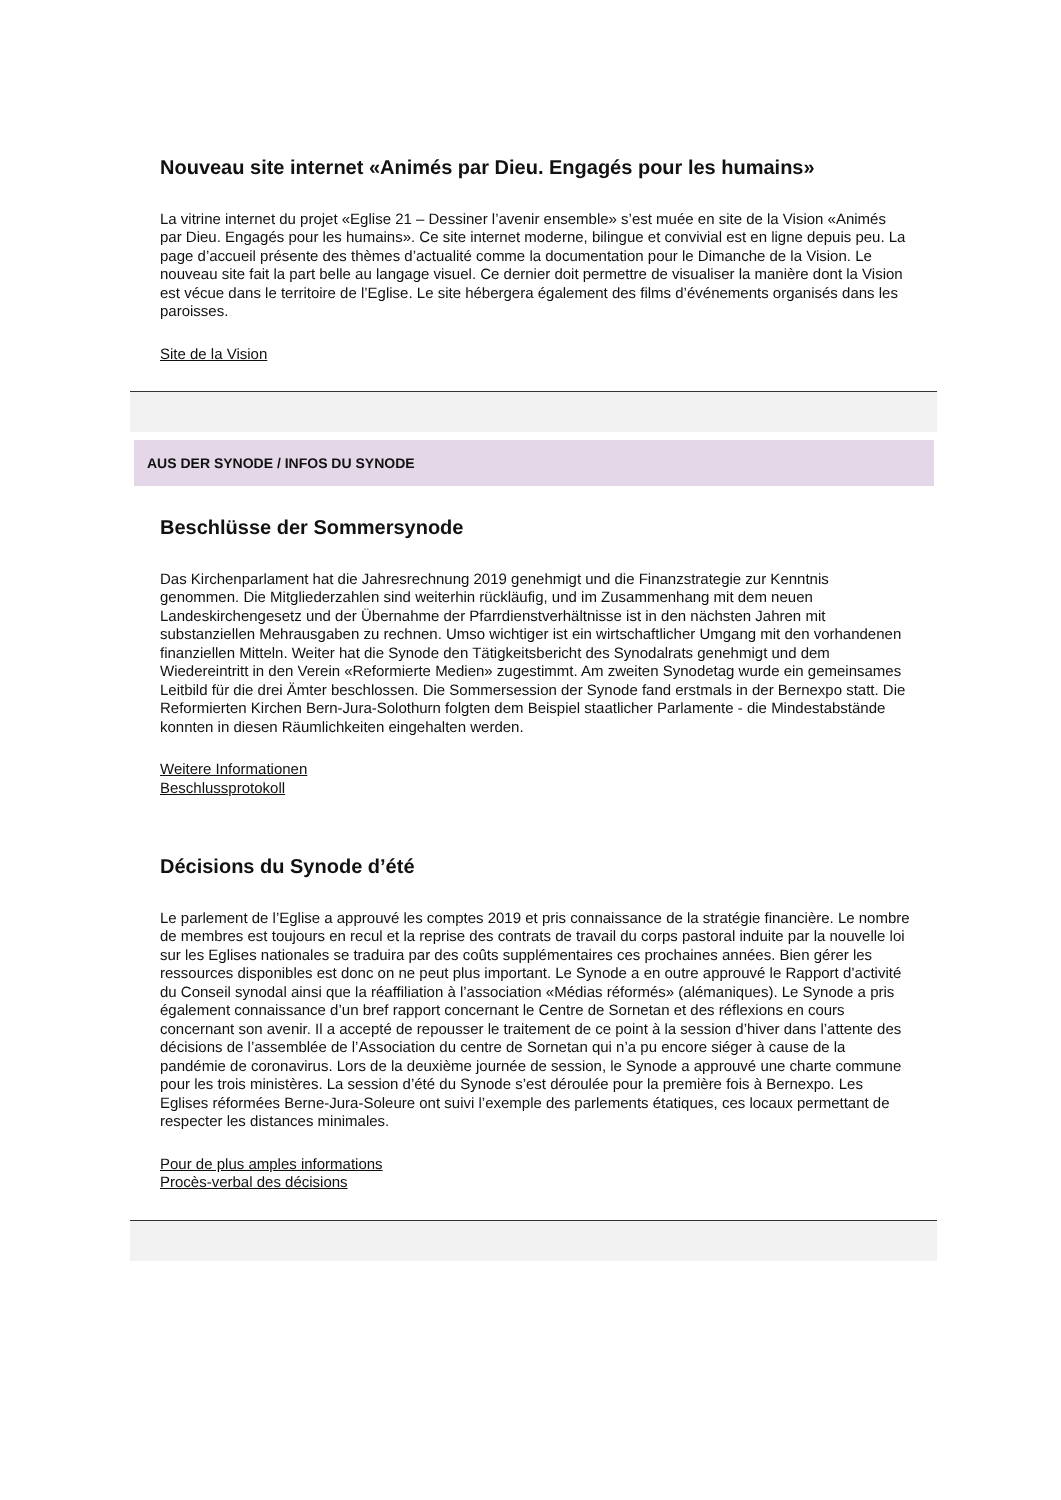Nouveau site internet «Animés par Dieu. Engagés pour les humains»
La vitrine internet du projet «Eglise 21 – Dessiner l’avenir ensemble» s’est muée en site de la Vision «Animés par Dieu. Engagés pour les humains». Ce site internet moderne, bilingue et convivial est en ligne depuis peu. La page d’accueil présente des thèmes d’actualité comme la documentation pour le Dimanche de la Vision. Le nouveau site fait la part belle au langage visuel. Ce dernier doit permettre de visualiser la manière dont la Vision est vécue dans le territoire de l’Eglise. Le site hébergera également des films d’événements organisés dans les paroisses.
Site de la Vision
AUS DER SYNODE / INFOS DU SYNODE
Beschlüsse der Sommersynode
Das Kirchenparlament hat die Jahresrechnung 2019 genehmigt und die Finanzstrategie zur Kenntnis genommen. Die Mitgliederzahlen sind weiterhin rückläufig, und im Zusammenhang mit dem neuen Landeskirchengesetz und der Übernahme der Pfarrdienstverhältnisse ist in den nächsten Jahren mit substanziellen Mehrausgaben zu rechnen. Umso wichtiger ist ein wirtschaftlicher Umgang mit den vorhandenen finanziellen Mitteln. Weiter hat die Synode den Tätigkeitsbericht des Synodalrats genehmigt und dem Wiedereintritt in den Verein «Reformierte Medien» zugestimmt. Am zweiten Synodetag wurde ein gemeinsames Leitbild für die drei Ämter beschlossen. Die Sommersession der Synode fand erstmals in der Bernexpo statt. Die Reformierten Kirchen Bern-Jura-Solothurn folgten dem Beispiel staatlicher Parlamente - die Mindestabstände konnten in diesen Räumlichkeiten eingehalten werden.
Weitere Informationen
Beschlussprotokoll
Décisions du Synode d’été
Le parlement de l’Eglise a approuvé les comptes 2019 et pris connaissance de la stratégie financière. Le nombre de membres est toujours en recul et la reprise des contrats de travail du corps pastoral induite par la nouvelle loi sur les Eglises nationales se traduira par des coûts supplémentaires ces prochaines années. Bien gérer les ressources disponibles est donc on ne peut plus important. Le Synode a en outre approuvé le Rapport d’activité du Conseil synodal ainsi que la réaffiliation à l’association «Médias réformés» (alémaniques). Le Synode a pris également connaissance d’un bref rapport concernant le Centre de Sornetan et des réflexions en cours concernant son avenir. Il a accepté de repousser le traitement de ce point à la session d’hiver dans l’attente des décisions de l’assemblée de l’Association du centre de Sornetan qui n’a pu encore siéger à cause de la pandémie de coronavirus. Lors de la deuxième journée de session, le Synode a approuvé une charte commune pour les trois ministères. La session d’été du Synode s’est déroulée pour la première fois à Bernexpo. Les Eglises réformées Berne-Jura-Soleure ont suivi l’exemple des parlements étatiques, ces locaux permettant de respecter les distances minimales.
Pour de plus amples informations
Procès-verbal des décisions